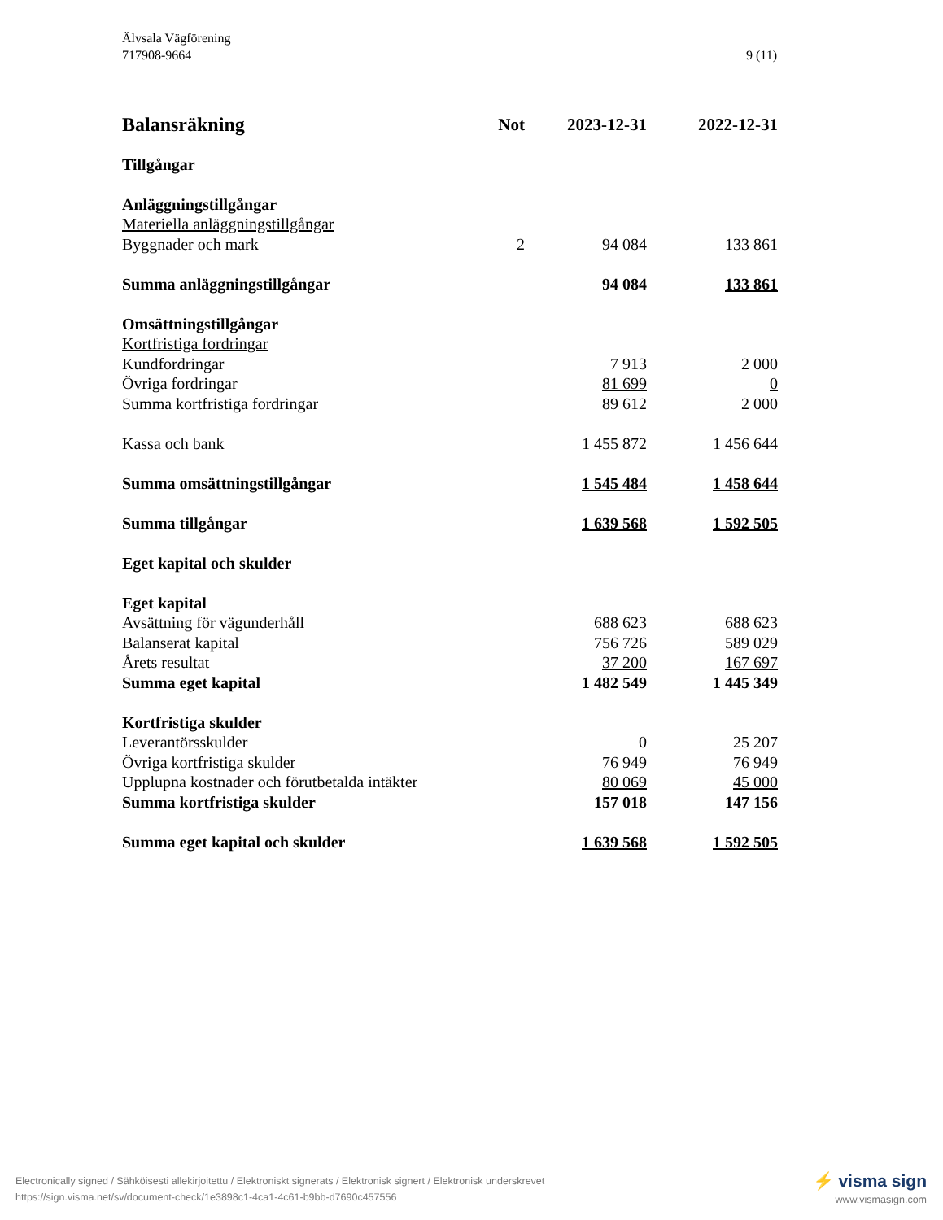9 (11) Älvsala Vägförening
717908-9664
| Balansräkning | Not | 2023-12-31 | 2022-12-31 |
| --- | --- | --- | --- |
| Tillgångar | | | |
| Anläggningstillgångar | | | |
| Materiella anläggningstillgångar | | | |
| Byggnader och mark | 2 | 94 084 | 133 861 |
| Summa anläggningstillgångar | | 94 084 | 133 861 |
| Omsättningstillgångar | | | |
| Kortfristiga fordringar | | | |
| Kundfordringar | | 7 913 | 2 000 |
| Övriga fordringar | | 81 699 | 0 |
| Summa kortfristiga fordringar | | 89 612 | 2 000 |
| Kassa och bank | | 1 455 872 | 1 456 644 |
| Summa omsättningstillgångar | | 1 545 484 | 1 458 644 |
| Summa tillgångar | | 1 639 568 | 1 592 505 |
| Eget kapital och skulder | | | |
| Eget kapital | | | |
| Avsättning för vägunderhåll | | 688 623 | 688 623 |
| Balanserat kapital | | 756 726 | 589 029 |
| Årets resultat | | 37 200 | 167 697 |
| Summa eget kapital | | 1 482 549 | 1 445 349 |
| Kortfristiga skulder | | | |
| Leverantörsskulder | | 0 | 25 207 |
| Övriga kortfristiga skulder | | 76 949 | 76 949 |
| Upplupna kostnader och förutbetalda intäkter | | 80 069 | 45 000 |
| Summa kortfristiga skulder | | 157 018 | 147 156 |
| Summa eget kapital och skulder | | 1 639 568 | 1 592 505 |
⚡ visma sign
www.vismasign.com
Electronically signed / Sähköisesti allekirjoitettu / Elektroniskt signerats / Elektronisk signert / Elektronisk underskrevet
https://sign.visma.net/sv/document-check/1e3898c1-4ca1-4c61-b9bb-d7690c457556